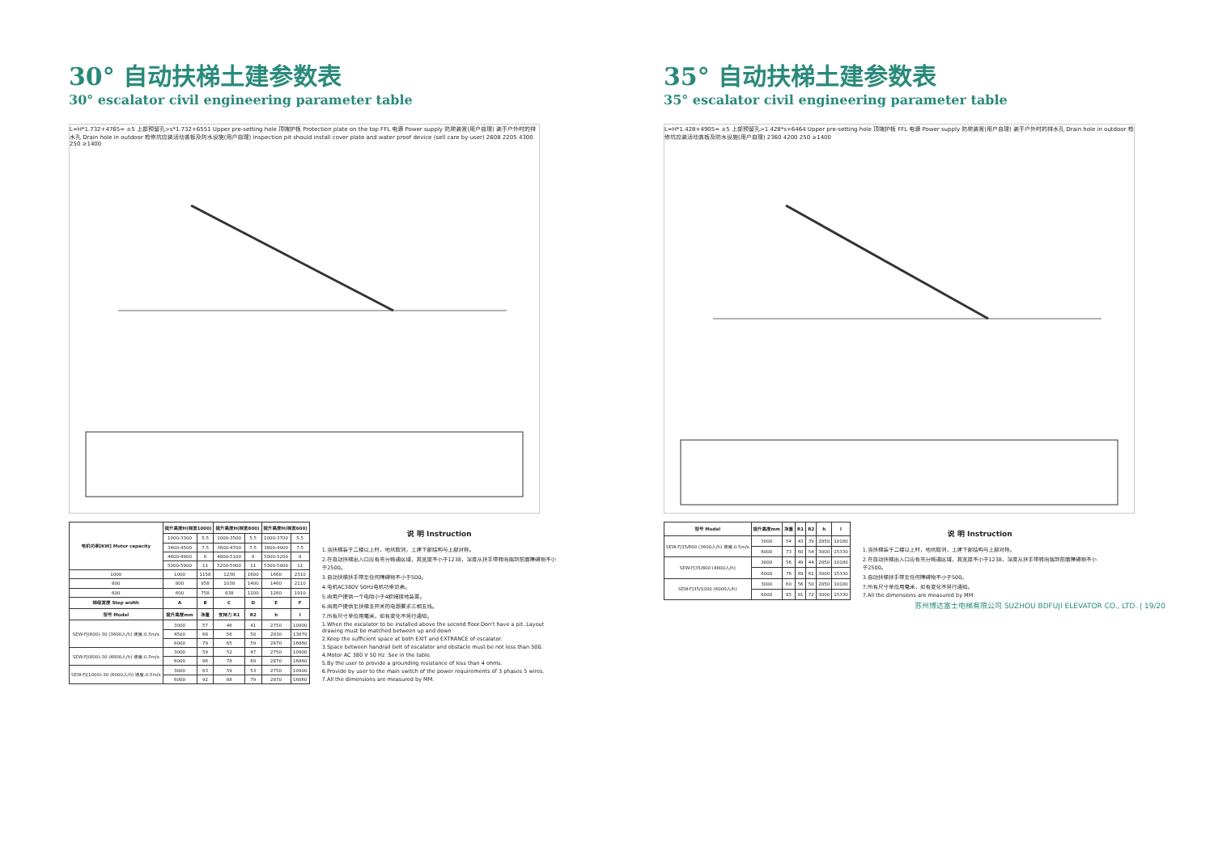30° 自动扶梯土建参数表
30° escalator civil engineering parameter table
L=H*1.732+4765= ±5 上部预留孔>s*1.732+6551 Upper pre-setting hole 顶端护板 Protection plate on the top FFL 电源 Power supply 防爬装置(用户自理) 装于户外时的排水孔 Drain hole in outdoor 检修坑应装活动盖板及防水设施(用户自理) Inspection pit should install cover plate and water proof device (sell care by user) 2608 2205 4300 250 ≥1400
| 电机功率[KW] Motor capacity | 提升高度H(梯宽1000) | | 提升高度H(梯宽800) | | 提升高度H(梯宽600) | |
| --- | --- | --- | --- | --- | --- | --- |
| | 1000-3300 | 5.5 | 1000-3500 | 5.5 | 1000-3700 | 5.5 |
| | 3400-4500 | 7.5 | 3600-4700 | 7.5 | 3800-4900 | 7.5 |
| | 4600-4900 | 8 | 4800-5100 | 8 | 5000-5200 | 8 |
| | 5000-5900 | 11 | 5200-5900 | 11 | 5300-5900 | 11 |
| 1000 | 1000 | 1158 | 1238 | 1600 | 1660 | 2310 |
| 800 | 800 | 958 | 1038 | 1400 | 1460 | 2110 |
| 600 | 600 | 758 | 838 | 1200 | 1260 | 1910 |
| 梯级宽度 Step width | A | B | C | D | E | F |
| 型号 Model | 提升高度mm | 净重 | 支持力 R1 | R2 | h | l |
| SEW-FJ(600)-30 (3600人/h) 速度:0.5m/s | 3000 | 57 | 46 | 41 | 2750 | 10900 |
| | 4500 | 68 | 56 | 50 | 2830 | 13870 |
| | 6000 | 79 | 65 | 59 | 2870 | 16860 |
| SEW-FJ(800)-30 (4800人/h) 速度:0.5m/s | 3000 | 59 | 52 | 47 | 2750 | 10900 |
| | 6000 | 86 | 78 | 69 | 2870 | 16860 |
| SEW-FJ(1000)-30 (6000人/h) 速度:0.5m/s | 3000 | 63 | 59 | 53 | 2750 | 10900 |
| | 6000 | 92 | 88 | 79 | 2870 | 16860 |
说 明 Instruction
1.当扶梯装于二楼以上时，地坑取消，土建下部结构与上部对称。
2.在自动扶梯出入口应有充分畅通区域，其宽度不小于1238，深度从扶手带转向端到前面障碍物不小于2500。
3.自动扶梯扶手带至任何障碍物不小于500。
4.电机AC380V 50Hz电机功率见表。
5.由用户提供一个电阻小于4欧姆接地装置。
6.由用户提供至扶梯主开关的电源要求三相五线。
7.所有尺寸单位用毫米，如有变化不另行通知。
1.When the escalator to be installed above the second floor.Don't have a pit..Layout drawing must be matched between up and down
2.Keep the sufficient space at both EXIT and EXTRANCE of escalator.
3.Space between handrail belt of escalator and obstacle must be not less than 500.
4.Motor AC 380 V 50 Hz .See in the table.
5.By the user to provide a grounding resistance of less than 4 ohms.
6.Provide by user to the main switch of the power requirements of 3 phases 5 wires.
7.All the dimensions are measured by MM.
35° 自动扶梯土建参数表
35° escalator civil engineering parameter table
L=H*1.428+4905= ±5 上部预留孔>1.428*s+6464 Upper pre-setting hole 顶端护板 FFL 电源 Power supply 防爬装置(用户自理) 装于户外时的排水孔 Drain hole in outdoor 检修坑应装活动盖板及防水设施(用户自理) 2360 4200 250 ≥1400
| 型号 Model | 提升高度mm | 净重 | R1 | R2 | h | l |
| --- | --- | --- | --- | --- | --- | --- |
| SEW-FJ35/600 (3600人/h) 速度:0.5m/s | 3000 | 54 | 43 | 39 | 2850 | 10180 |
| | 6000 | 73 | 60 | 54 | 3000 | 15330 |
| SEW-FJ35/800 (4800人/h) | 3000 | 56 | 49 | 44 | 2850 | 10180 |
| | 6000 | 76 | 69 | 61 | 3000 | 15330 |
| SEW-FJ35/1000 (6000人/h) | 3000 | 60 | 56 | 50 | 2850 | 10180 |
| | 6000 | 85 | 81 | 72 | 3000 | 15330 |
说 明 Instruction
1.当扶梯装于二楼以上时，地坑取消，土建下部结构与上部对称。
2.在自动扶梯出入口应有充分畅通区域，其宽度不小于1238，深度从扶手带转向端到前面障碍物不小于2500。
3.自动扶梯扶手带至任何障碍物不小于500。
7.所有尺寸单位用毫米，如有变化不另行通知。
7.All the dimensions are measured by MM.
苏州博达富士电梯有限公司 SUZHOU BDFUJI ELEVATOR CO., LTD. | 19/20